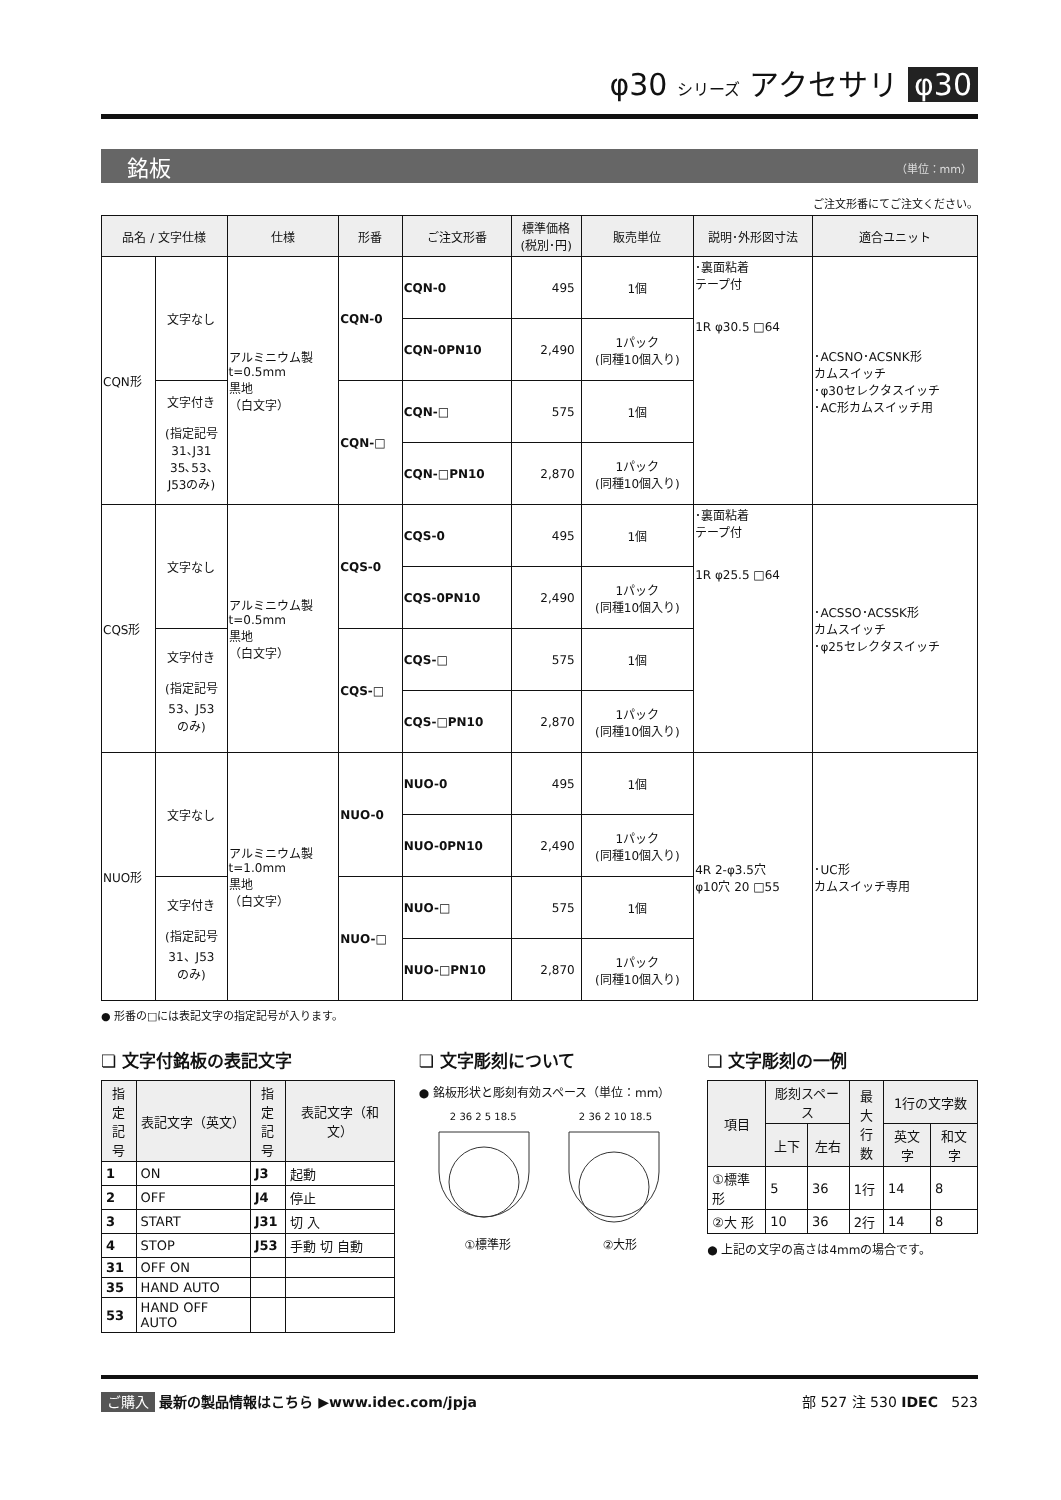φ30 シリーズ アクセサリ φ30
銘板 （単位：mm）
ご注文形番にてご注文ください。
| 品名 / 文字仕様 | | 仕様 | 形番 | ご注文形番 | 標準価格 (税別･円) | 販売単位 | 説明･外形図寸法 | 適合ユニット |
| --- | --- | --- | --- | --- | --- | --- | --- | --- |
| CQN形 | 文字なし | アルミニウム製 t=0.5mm 黒地 （白文字） | CQN-0 | CQN-0 | 495 | 1個 | ･裏面粘着 テープ付 1R φ30.5 □64 | ･ACSNO･ACSNK形 カムスイッチ ･φ30セレクタスイッチ ･AC形カムスイッチ用 |
| | | | | CQN-0PN10 | 2,490 | 1パック (同種10個入り) | | |
| | 文字付き (指定記号 31､J31 35､53､ J53のみ) | | CQN-□ | CQN-□ | 575 | 1個 | | |
| | | | | CQN-□PN10 | 2,870 | 1パック (同種10個入り) | | |
| CQS形 | 文字なし | アルミニウム製 t=0.5mm 黒地 （白文字） | CQS-0 | CQS-0 | 495 | 1個 | ･裏面粘着 テープ付 1R φ25.5 □64 | ･ACSSO･ACSSK形 カムスイッチ ･φ25セレクタスイッチ |
| | | | | CQS-0PN10 | 2,490 | 1パック (同種10個入り) | | |
| | 文字付き (指定記号 53、J53 のみ) | | CQS-□ | CQS-□ | 575 | 1個 | | |
| | | | | CQS-□PN10 | 2,870 | 1パック (同種10個入り) | | |
| NUO形 | 文字なし | アルミニウム製 t=1.0mm 黒地 （白文字） | NUO-0 | NUO-0 | 495 | 1個 | 4R 2-φ3.5穴 φ10穴 20 □55 | ･UC形 カムスイッチ専用 |
| | | | | NUO-0PN10 | 2,490 | 1パック (同種10個入り) | | |
| | 文字付き (指定記号 31、J53 のみ) | | NUO-□ | NUO-□ | 575 | 1個 | | |
| | | | | NUO-□PN10 | 2,870 | 1パック (同種10個入り) | | |
● 形番の□には表記文字の指定記号が入ります。
❏ 文字付銘板の表記文字
| 指定 記号 | 表記文字（英文） | 指定 記号 | 表記文字（和文） |
| --- | --- | --- | --- |
| 1 | ON | J3 | 起動 |
| 2 | OFF | J4 | 停止 |
| 3 | START | J31 | 切 入 |
| 4 | STOP | J53 | 手動 切 自動 |
| 31 | OFF ON | | |
| 35 | HAND AUTO | | |
| 53 | HAND OFF AUTO | | |
❏ 文字彫刻について
● 銘板形状と彫刻有効スペース（単位：mm）
2 36 2 5 18.5 2 36 2 10 18.5
①標準形 ②大形
❏ 文字彫刻の一例
| 項目 | 彫刻スペース | | 最大 行数 | 1行の文字数 | |
| --- | --- | --- | --- | --- | --- |
| | 上下 | 左右 | | 英文字 | 和文字 |
| ①標準形 | 5 | 36 | 1行 | 14 | 8 |
| ②大 形 | 10 | 36 | 2行 | 14 | 8 |
● 上記の文字の高さは4mmの場合です。
ご購入 最新の製品情報はこちら ▶www.idec.com/jpja 部 527 注 530 IDEC 523